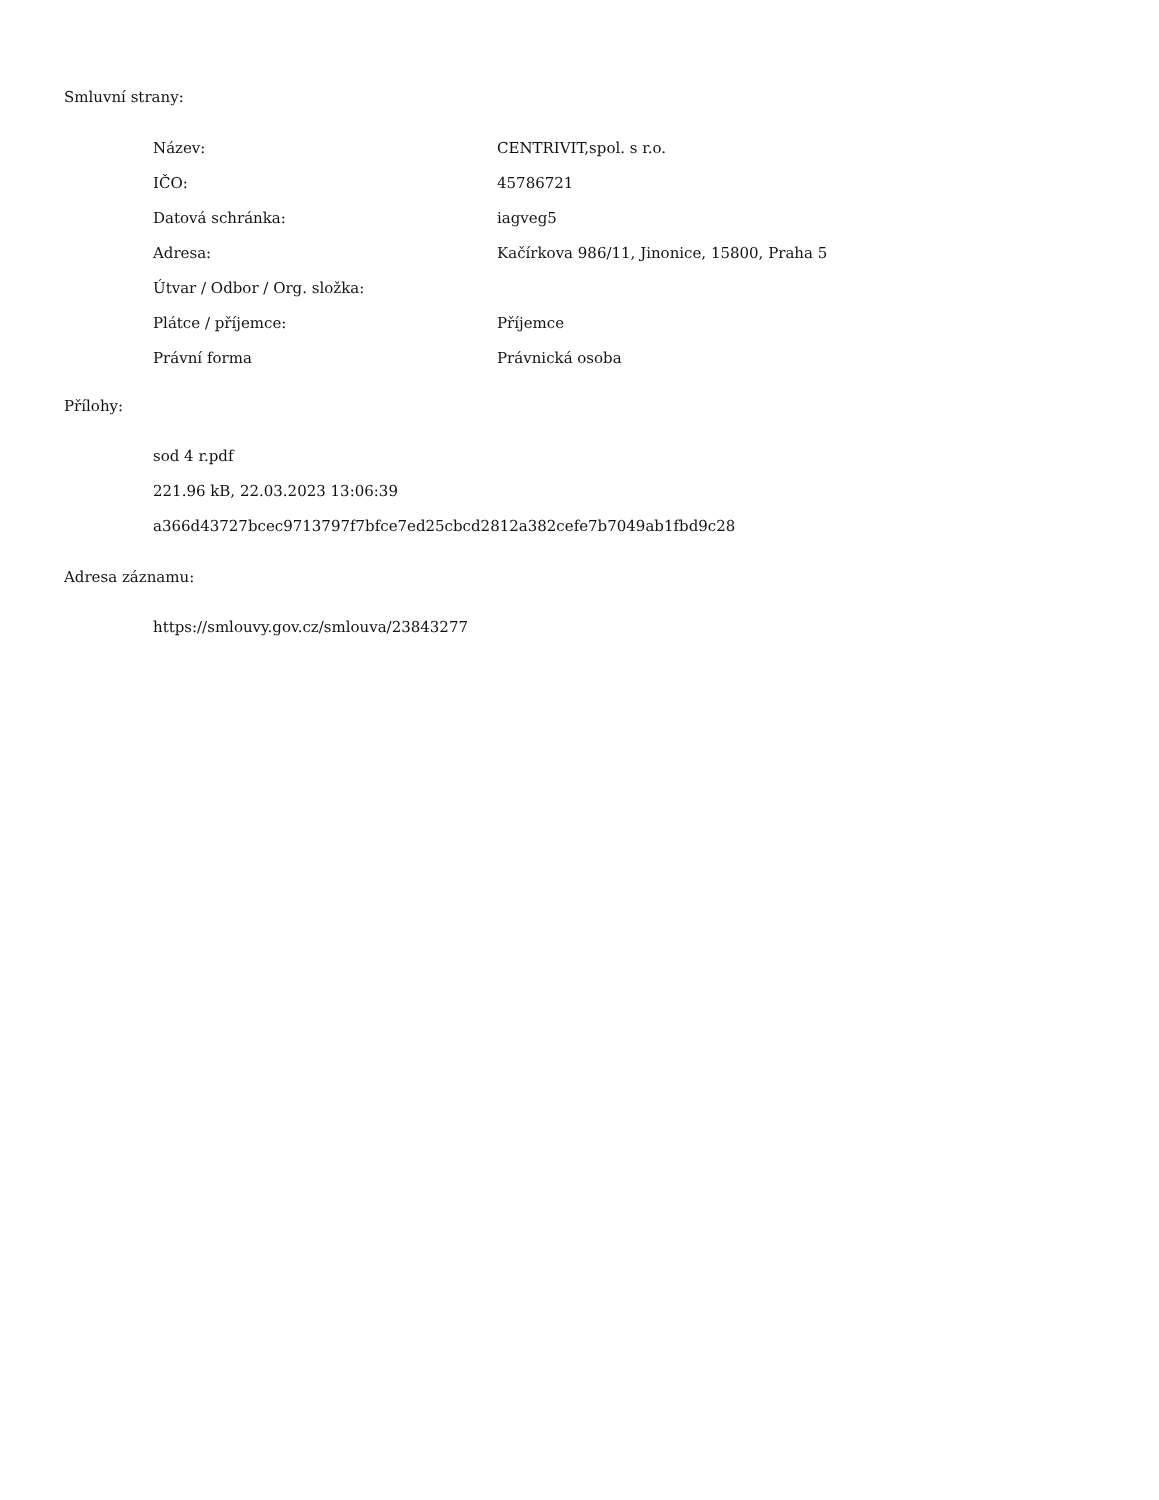Smluvní strany:
| Název: | CENTRIVIT,spol. s r.o. |
| IČO: | 45786721 |
| Datová schránka: | iagveg5 |
| Adresa: | Kačírkova 986/11, Jinonice, 15800, Praha 5 |
| Útvar / Odbor / Org. složka: | |
| Plátce / příjemce: | Příjemce |
| Právní forma | Právnická osoba |
Přílohy:
sod 4 r.pdf
221.96 kB, 22.03.2023 13:06:39
a366d43727bcec9713797f7bfce7ed25cbcd2812a382cefe7b7049ab1fbd9c28
Adresa záznamu:
https://smlouvy.gov.cz/smlouva/23843277